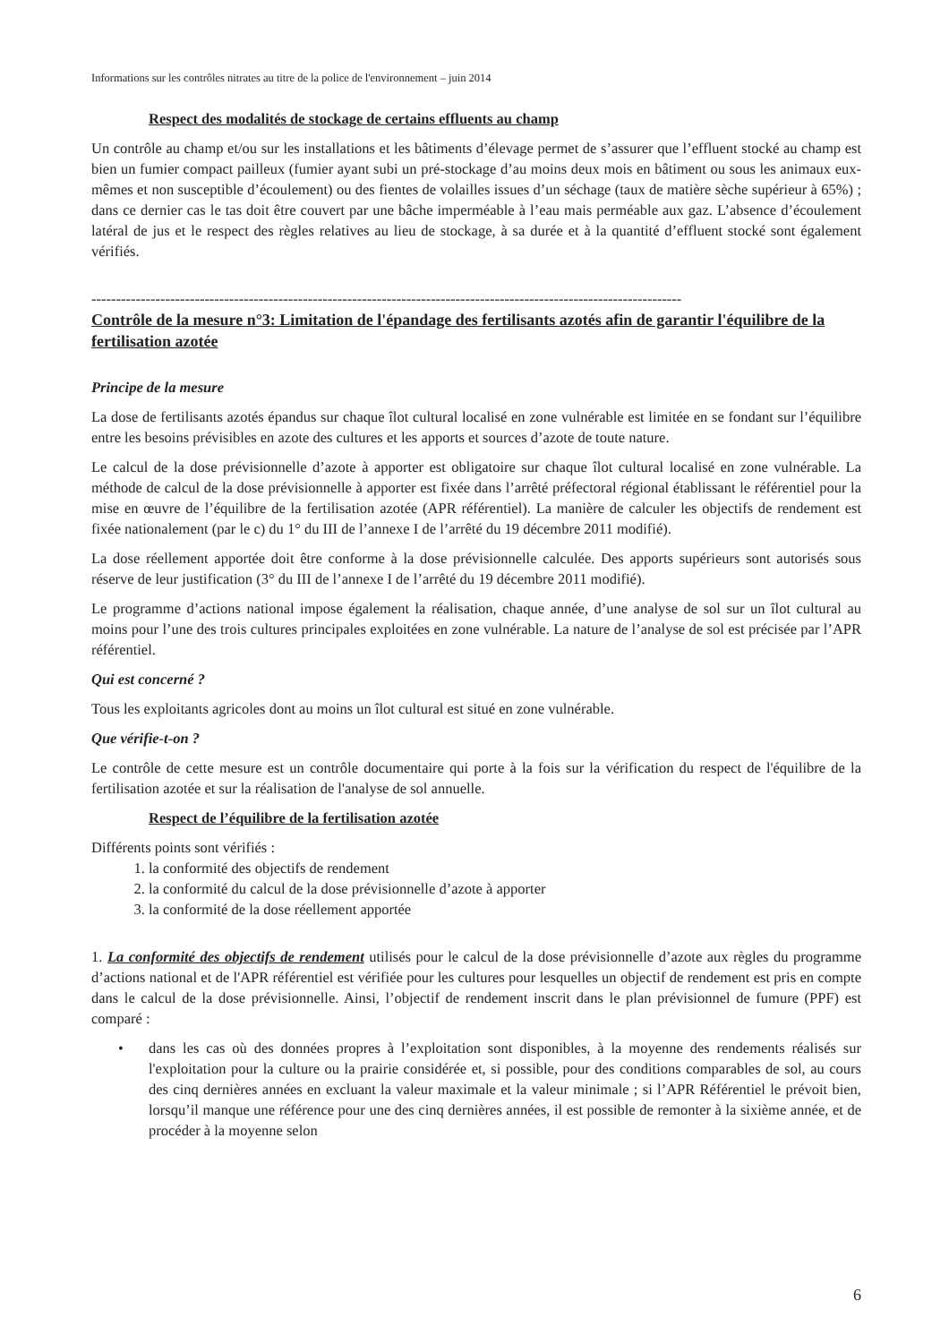Informations sur les contrôles nitrates au titre de la police de l'environnement – juin 2014
Respect des modalités de stockage de certains effluents au champ
Un contrôle au champ et/ou sur les installations et les bâtiments d’élevage permet de s’assurer que l’effluent stocké au champ est bien un fumier compact pailleux (fumier ayant subi un pré-stockage d’au moins deux mois en bâtiment ou sous les animaux eux-mêmes et non susceptible d’écoulement) ou des fientes de volailles issues d’un séchage (taux de matière sèche supérieur à 65%) ; dans ce dernier cas le tas doit être couvert par une bâche imperméable à l’eau mais perméable aux gaz. L’absence d’écoulement latéral de jus et le respect des règles relatives au lieu de stockage, à sa durée et à la quantité d’effluent stocké sont également vérifiés.
------------------------------------------------------------------------------------------------------------------------
Contrôle de la mesure n°3: Limitation de l'épandage des fertilisants azotés afin de garantir l'équilibre de la fertilisation azotée
Principe de la mesure
La dose de fertilisants azotés épandus sur chaque îlot cultural localisé en zone vulnérable est limitée en se fondant sur l’équilibre entre les besoins prévisibles en azote des cultures et les apports et sources d’azote de toute nature.
Le calcul de la dose prévisionnelle d’azote à apporter est obligatoire sur chaque îlot cultural localisé en zone vulnérable. La méthode de calcul de la dose prévisionnelle à apporter est fixée dans l’arrêté préfectoral régional établissant le référentiel pour la mise en œuvre de l’équilibre de la fertilisation azotée (APR référentiel). La manière de calculer les objectifs de rendement est fixée nationalement (par le c) du 1° du III de l’annexe I de l’arrêté du 19 décembre 2011 modifié).
La dose réellement apportée doit être conforme à la dose prévisionnelle calculée. Des apports supérieurs sont autorisés sous réserve de leur justification (3° du III de l’annexe I de l’arrêté du 19 décembre 2011 modifié).
Le programme d’actions national impose également la réalisation, chaque année, d’une analyse de sol sur un îlot cultural au moins pour l’une des trois cultures principales exploitées en zone vulnérable. La nature de l’analyse de sol est précisée par l’APR référentiel.
Qui est concerné ?
Tous les exploitants agricoles dont au moins un îlot cultural est situé en zone vulnérable.
Que vérifie-t-on ?
Le contrôle de cette mesure est un contrôle documentaire qui porte à la fois sur la vérification du respect de l'équilibre de la fertilisation azotée et sur la réalisation de l'analyse de sol annuelle.
Respect de l’équilibre de la fertilisation azotée
Différents points sont vérifiés :
1. la conformité des objectifs de rendement
2. la conformité du calcul de la dose prévisionnelle d’azote à apporter
3. la conformité de la dose réellement apportée
1. La conformité des objectifs de rendement utilisés pour le calcul de la dose prévisionnelle d’azote aux règles du programme d’actions national et de l'APR référentiel est vérifiée pour les cultures pour lesquelles un objectif de rendement est pris en compte dans le calcul de la dose prévisionnelle. Ainsi, l’objectif de rendement inscrit dans le plan prévisionnel de fumure (PPF) est comparé :
• dans les cas où des données propres à l’exploitation sont disponibles, à la moyenne des rendements réalisés sur l'exploitation pour la culture ou la prairie considérée et, si possible, pour des conditions comparables de sol, au cours des cinq dernières années en excluant la valeur maximale et la valeur minimale ; si l’APR Référentiel le prévoit bien, lorsqu’il manque une référence pour une des cinq dernières années, il est possible de remonter à la sixième année, et de procéder à la moyenne selon
6